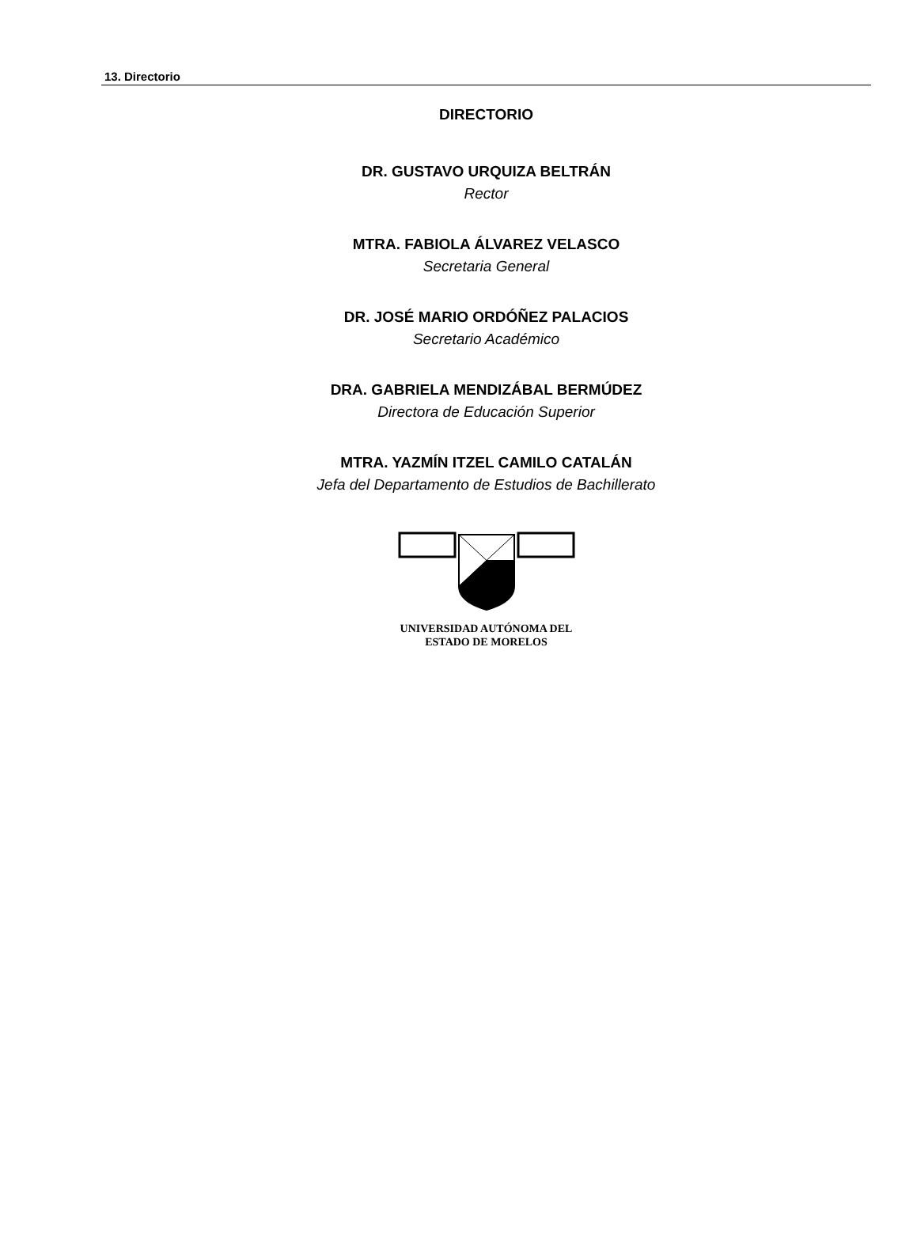13. Directorio
DIRECTORIO
DR. GUSTAVO URQUIZA BELTRÁN
Rector
MTRA. FABIOLA ÁLVAREZ VELASCO
Secretaria General
DR. JOSÉ MARIO ORDÓÑEZ PALACIOS
Secretario Académico
DRA. GABRIELA MENDIZÁBAL BERMÚDEZ
Directora de Educación Superior
MTRA. YAZMÍN ITZEL CAMILO CATALÁN
Jefa del Departamento de Estudios de Bachillerato
UNIVERSIDAD AUTÓNOMA DEL
ESTADO DE MORELOS